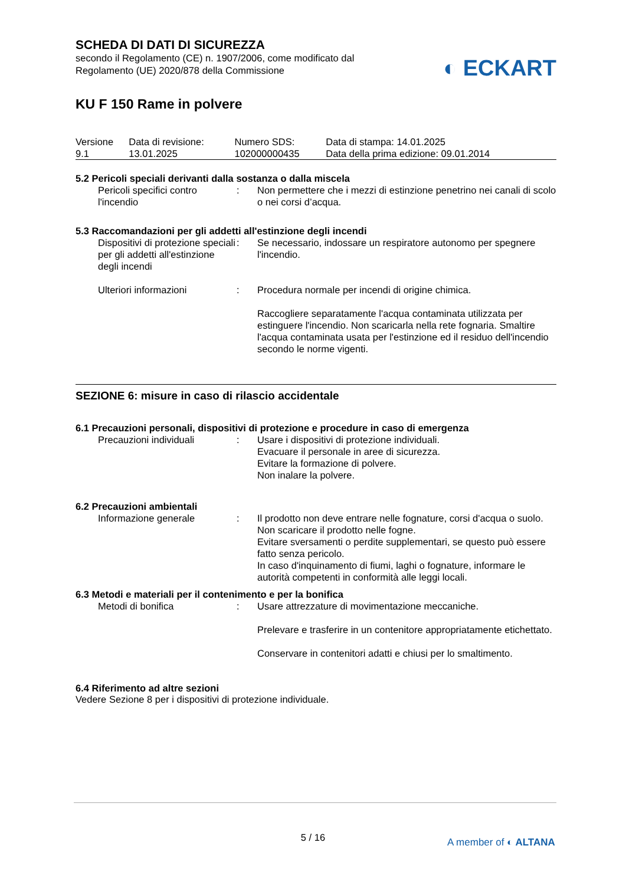SCHEDA DI DATI DI SICUREZZA
secondo il Regolamento (CE) n. 1907/2006, come modificato dal
Regolamento (UE) 2020/878 della Commissione
◐ ECKART
KU F 150 Rame in polvere
| Versione 9.1 | Data di revisione: 13.01.2025 | Numero SDS: 102000000435 | Data di stampa: 14.01.2025 Data della prima edizione: 09.01.2014 |
5.2 Pericoli speciali derivanti dalla sostanza o dalla miscela
| Pericoli specifici contro l'incendio | : | Non permettere che i mezzi di estinzione penetrino nei canali di scolo o nei corsi d’acqua. |
5.3 Raccomandazioni per gli addetti all'estinzione degli incendi
| Dispositivi di protezione speciali per gli addetti all'estinzione degli incendi | : | Se necessario, indossare un respiratore autonomo per spegnere l'incendio. |
| Ulteriori informazioni | : | Procedura normale per incendi di origine chimica. Raccogliere separatamente l'acqua contaminata utilizzata per estinguere l'incendio. Non scaricarla nella rete fognaria. Smaltire l'acqua contaminata usata per l'estinzione ed il residuo dell'incendio secondo le norme vigenti. |
SEZIONE 6: misure in caso di rilascio accidentale
6.1 Precauzioni personali, dispositivi di protezione e procedure in caso di emergenza
| Precauzioni individuali | : | Usare i dispositivi di protezione individuali. Evacuare il personale in aree di sicurezza. Evitare la formazione di polvere. Non inalare la polvere. |
6.2 Precauzioni ambientali
| Informazione generale | : | Il prodotto non deve entrare nelle fognature, corsi d'acqua o suolo. Non scaricare il prodotto nelle fogne. Evitare sversamenti o perdite supplementari, se questo può essere fatto senza pericolo. In caso d'inquinamento di fiumi, laghi o fognature, informare le autorità competenti in conformità alle leggi locali. |
6.3 Metodi e materiali per il contenimento e per la bonifica
| Metodi di bonifica | : | Usare attrezzature di movimentazione meccaniche. Prelevare e trasferire in un contenitore appropriatamente etichettato. Conservare in contenitori adatti e chiusi per lo smaltimento. |
6.4 Riferimento ad altre sezioni
Vedere Sezione 8 per i dispositivi di protezione individuale.
5 / 16 A member of ◐ ALTANA